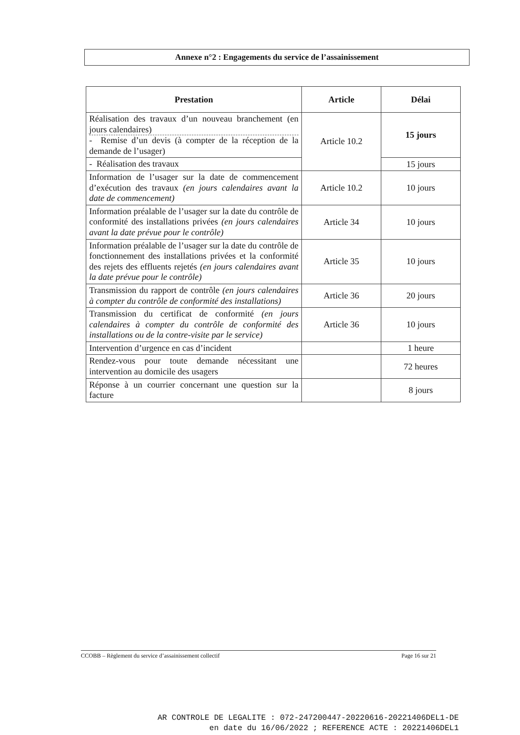Annexe n°2 : Engagements du service de l’assainissement
| Prestation | Article | Délai |
| --- | --- | --- |
| Réalisation des travaux d’un nouveau branchement (en jours calendaires) - Remise d’un devis (à compter de la réception de la demande de l’usager) | Article 10.2 | 15 jours |
| - Réalisation des travaux | | 15 jours |
| Information de l’usager sur la date de commencement d’exécution des travaux (en jours calendaires avant la date de commencement) | Article 10.2 | 10 jours |
| Information préalable de l’usager sur la date du contrôle de conformité des installations privées (en jours calendaires avant la date prévue pour le contrôle) | Article 34 | 10 jours |
| Information préalable de l’usager sur la date du contrôle de fonctionnement des installations privées et la conformité des rejets des effluents rejetés (en jours calendaires avant la date prévue pour le contrôle) | Article 35 | 10 jours |
| Transmission du rapport de contrôle (en jours calendaires à compter du contrôle de conformité des installations) | Article 36 | 20 jours |
| Transmission du certificat de conformité (en jours calendaires à compter du contrôle de conformité des installations ou de la contre-visite par le service) | Article 36 | 10 jours |
| Intervention d’urgence en cas d’incident | | 1 heure |
| Rendez-vous pour toute demande nécessitant une intervention au domicile des usagers | | 72 heures |
| Réponse à un courrier concernant une question sur la facture | | 8 jours |
CCOBB – Règlement du service d’assainissement collectif Page 16 sur 21
AR CONTROLE DE LEGALITE : 072-247200447-20220616-20221406DEL1-DE
en date du 16/06/2022 ; REFERENCE ACTE : 20221406DEL1